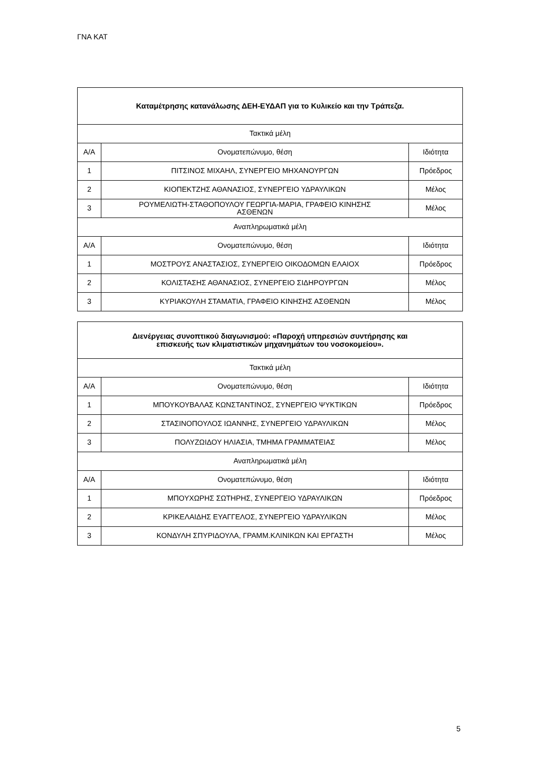ΓΝΑ ΚΑΤ
| Καταμέτρησης κατανάλωσης ΔΕΗ-ΕΥΔΑΠ για το Κυλικείο και την Τράπεζα. | | |
| --- | --- | --- |
| Τακτικά μέλη | | |
| Α/Α | Ονοματεπώνυμο, θέση | Ιδιότητα |
| 1 | ΠΙΤΣΙΝΟΣ ΜΙΧΑΗΛ, ΣΥΝΕΡΓΕΙΟ ΜΗΧΑΝΟΥΡΓΩΝ | Πρόεδρος |
| 2 | ΚΙΟΠΕΚΤΖΗΣ ΑΘΑΝΑΣΙΟΣ, ΣΥΝΕΡΓΕΙΟ ΥΔΡΑΥΛΙΚΩΝ | Μέλος |
| 3 | ΡΟΥΜΕΛΙΩΤΗ-ΣΤΑΘΟΠΟΥΛΟΥ ΓΕΩΡΓΙΑ-ΜΑΡΙΑ, ΓΡΑΦΕΙΟ ΚΙΝΗΣΗΣ ΑΣΘΕΝΩΝ | Μέλος |
| Αναπληρωματικά μέλη | | |
| Α/Α | Ονοματεπώνυμο, θέση | Ιδιότητα |
| 1 | ΜΟΣΤΡΟΥΣ ΑΝΑΣΤΑΣΙΟΣ, ΣΥΝΕΡΓΕΙΟ ΟΙΚΟΔΟΜΩΝ ΕΛΑΙΟΧ | Πρόεδρος |
| 2 | ΚΟΛΙΣΤΑΣΗΣ ΑΘΑΝΑΣΙΟΣ, ΣΥΝΕΡΓΕΙΟ ΣΙΔΗΡΟΥΡΓΩΝ | Μέλος |
| 3 | ΚΥΡΙΑΚΟΥΛΗ ΣΤΑΜΑΤΙΑ, ΓΡΑΦΕΙΟ ΚΙΝΗΣΗΣ ΑΣΘΕΝΩΝ | Μέλος |
| Διενέργειας συνοπτικού διαγωνισμού: «Παροχή υπηρεσιών συντήρησης και επισκευής των κλιματιστικών μηχανημάτων του νοσοκομείου». | | |
| --- | --- | --- |
| Τακτικά μέλη | | |
| Α/Α | Ονοματεπώνυμο, θέση | Ιδιότητα |
| 1 | ΜΠΟΥΚΟΥΒΑΛΑΣ ΚΩΝΣΤΑΝΤΙΝΟΣ, ΣΥΝΕΡΓΕΙΟ ΨΥΚΤΙΚΩΝ | Πρόεδρος |
| 2 | ΣΤΑΣΙΝΟΠΟΥΛΟΣ ΙΩΑΝΝΗΣ, ΣΥΝΕΡΓΕΙΟ ΥΔΡΑΥΛΙΚΩΝ | Μέλος |
| 3 | ΠΟΛΥΖΩΙΔΟΥ ΗΛΙΑΣΙΑ, ΤΜΗΜΑ ΓΡΑΜΜΑΤΕΙΑΣ | Μέλος |
| Αναπληρωματικά μέλη | | |
| Α/Α | Ονοματεπώνυμο, θέση | Ιδιότητα |
| 1 | ΜΠΟΥΧΩΡΗΣ ΣΩΤΗΡΗΣ, ΣΥΝΕΡΓΕΙΟ ΥΔΡΑΥΛΙΚΩΝ | Πρόεδρος |
| 2 | ΚΡΙΚΕΛΑΙΔΗΣ ΕΥΑΓΓΕΛΟΣ, ΣΥΝΕΡΓΕΙΟ ΥΔΡΑΥΛΙΚΩΝ | Μέλος |
| 3 | ΚΟΝΔΥΛΗ ΣΠΥΡΙΔΟΥΛΑ, ΓΡΑΜΜ.ΚΛΙΝΙΚΩΝ ΚΑΙ ΕΡΓΑΣΤΗ | Μέλος |
5